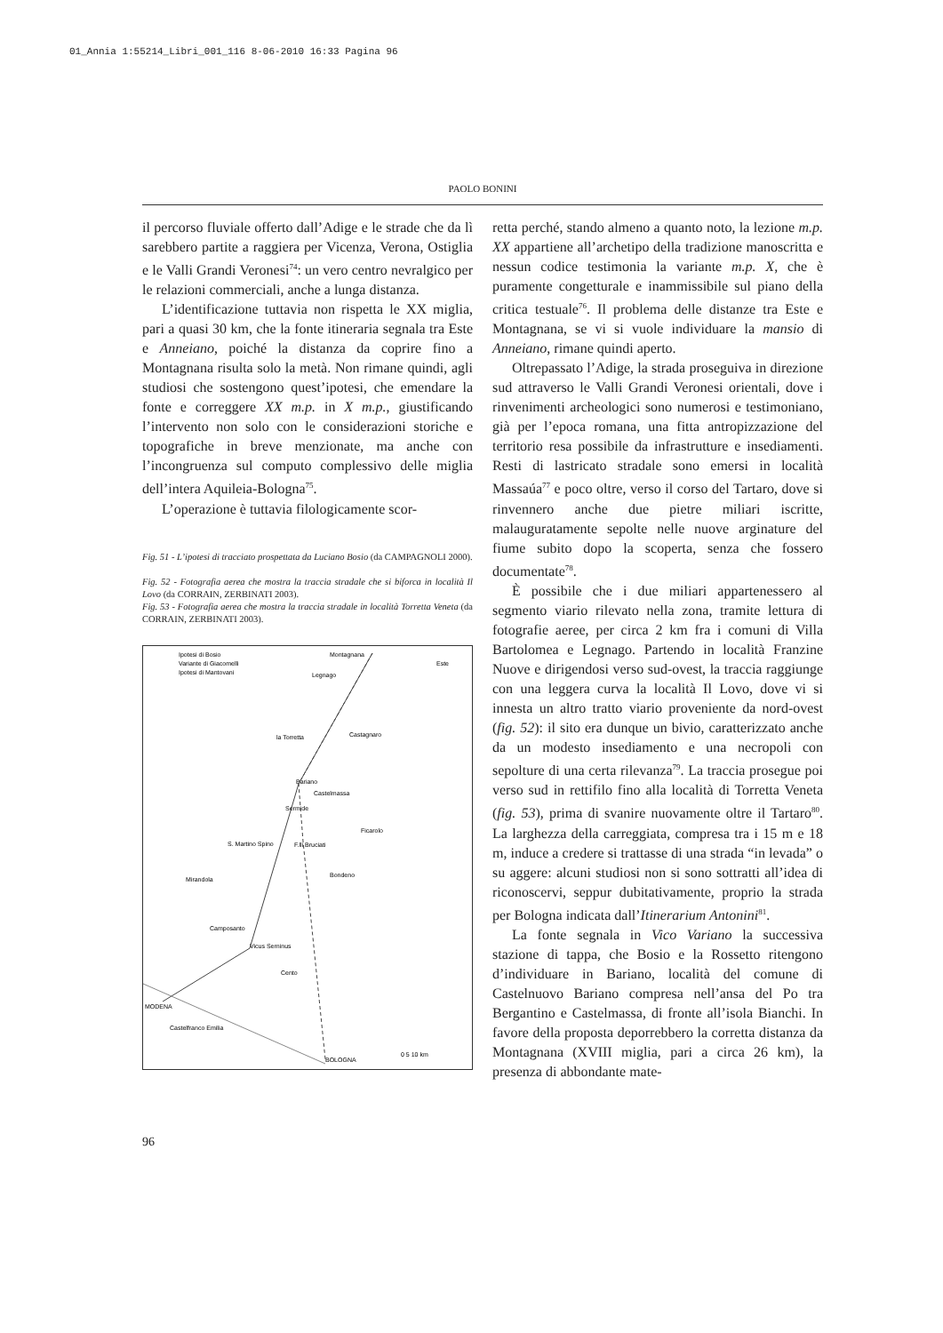01_Annia 1:55214_Libri_001_116 8-06-2010 16:33 Pagina 96
PAOLO BONINI
il percorso fluviale offerto dall’Adige e le strade che da lì sarebbero partite a raggiera per Vicenza, Verona, Ostiglia e le Valli Grandi Veronesi<sup>74</sup>: un vero centro nevralgico per le relazioni commerciali, anche a lunga distanza.
L’identificazione tuttavia non rispetta le XX miglia, pari a quasi 30 km, che la fonte itineraria segnala tra Este e Anneiano, poiché la distanza da coprire fino a Montagnana risulta solo la metà. Non rimane quindi, agli studiosi che sostengono quest’ipotesi, che emendare la fonte e correggere XX m.p. in X m.p., giustificando l’intervento non solo con le considerazioni storiche e topografiche in breve menzionate, ma anche con l’incongruenza sul computo complessivo delle miglia dell’intera Aquileia-Bologna<sup>75</sup>.
L’operazione è tuttavia filologicamente scor-
Fig. 51 - L’ipotesi di tracciato prospettata da Luciano Bosio (da CAMPAGNOLI 2000).
Fig. 52 - Fotografia aerea che mostra la traccia stradale che si biforca in località Il Lovo (da CORRAIN, ZERBINATI 2003).
Fig. 53 - Fotografia aerea che mostra la traccia stradale in località Torretta Veneta (da CORRAIN, ZERBINATI 2003).
Ipotesi di Bosio
Variante di Giacomelli
Ipotesi di Mantovani
Montagnana
Este
Legnago
la Torretta
Castagnaro
Bariano
Castelmassa
Sermide
Ficarolo
S. Martino Spino
F.lli Bruciati
Bondeno
Mirandola
Camposanto
Vicus Serninus
Cento
MODENA
Castelfranco Emilia
BOLOGNA
0 5 10 km
retta perché, stando almeno a quanto noto, la lezione m.p. XX appartiene all’archetipo della tradizione manoscritta e nessun codice testimonia la variante m.p. X, che è puramente congetturale e inammissibile sul piano della critica testuale<sup>76</sup>. Il problema delle distanze tra Este e Montagnana, se vi si vuole individuare la mansio di Anneiano, rimane quindi aperto.
Oltrepassato l’Adige, la strada proseguiva in direzione sud attraverso le Valli Grandi Veronesi orientali, dove i rinvenimenti archeologici sono numerosi e testimoniano, già per l’epoca romana, una fitta antropizzazione del territorio resa possibile da infrastrutture e insediamenti. Resti di lastricato stradale sono emersi in località Massaúa<sup>77</sup> e poco oltre, verso il corso del Tartaro, dove si rinvennero anche due pietre miliari iscritte, malauguratamente sepolte nelle nuove arginature del fiume subito dopo la scoperta, senza che fossero documentate<sup>78</sup>.
È possibile che i due miliari appartenessero al segmento viario rilevato nella zona, tramite lettura di fotografie aeree, per circa 2 km fra i comuni di Villa Bartolomea e Legnago. Partendo in località Franzine Nuove e dirigendosi verso sud-ovest, la traccia raggiunge con una leggera curva la località Il Lovo, dove vi si innesta un altro tratto viario proveniente da nord-ovest (fig. 52): il sito era dunque un bivio, caratterizzato anche da un modesto insediamento e una necropoli con sepolture di una certa rilevanza<sup>79</sup>. La traccia prosegue poi verso sud in rettifilo fino alla località di Torretta Veneta (fig. 53), prima di svanire nuovamente oltre il Tartaro<sup>80</sup>. La larghezza della carreggiata, compresa tra i 15 m e 18 m, induce a credere si trattasse di una strada “in levada” o su aggere: alcuni studiosi non si sono sottratti all’idea di riconoscervi, seppur dubitativamente, proprio la strada per Bologna indicata dall’Itinerarium Antonini<sup>81</sup>.
La fonte segnala in Vico Variano la successiva stazione di tappa, che Bosio e la Rossetto ritengono d’individuare in Bariano, località del comune di Castelnuovo Bariano compresa nell’ansa del Po tra Bergantino e Castelmassa, di fronte all’isola Bianchi. In favore della proposta deporrebbero la corretta distanza da Montagnana (XVIII miglia, pari a circa 26 km), la presenza di abbondante mate-
96